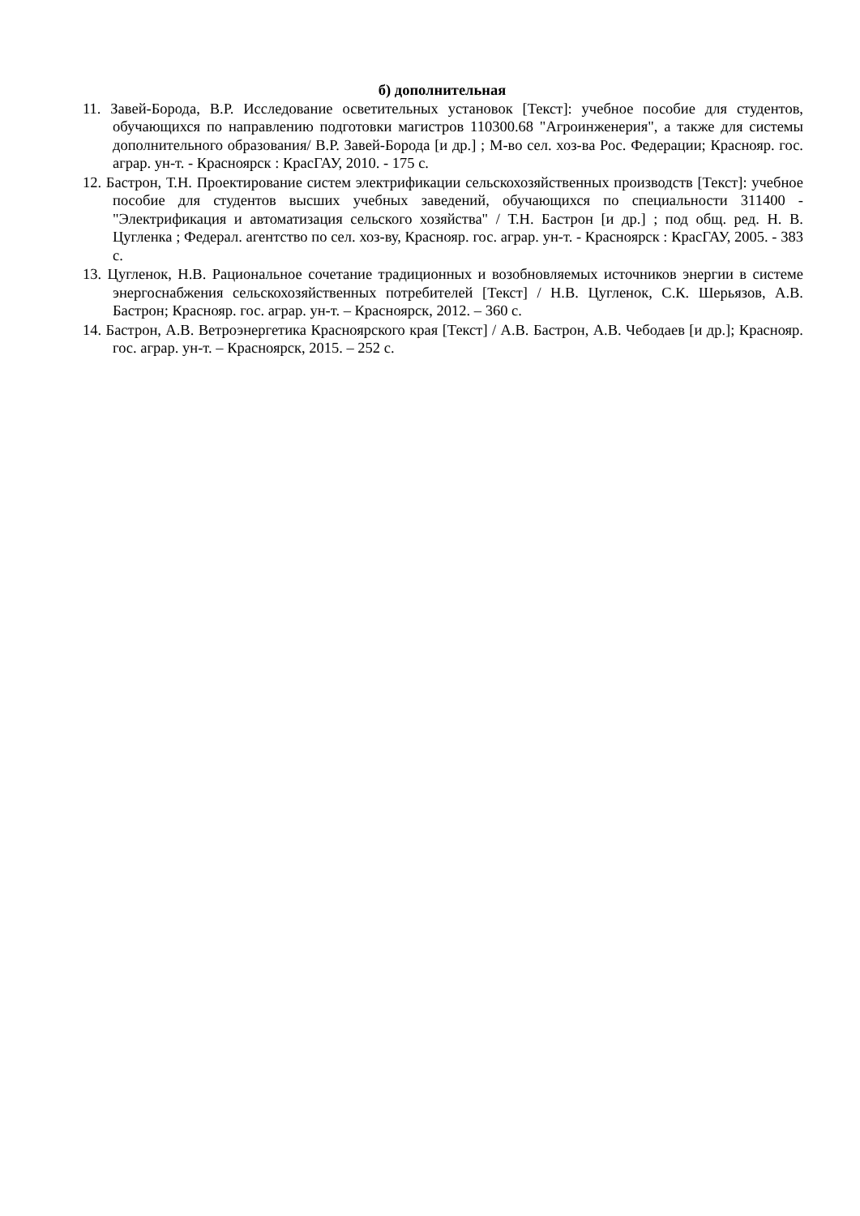б) дополнительная
11. Завей-Борода, В.Р. Исследование осветительных установок [Текст]: учебное пособие для студентов, обучающихся по направлению подготовки магистров 110300.68 "Агроинженерия", а также для системы дополнительного образования/ В.Р. Завей-Борода [и др.] ; М-во сел. хоз-ва Рос. Федерации; Краснояр. гос. аграр. ун-т. - Красноярск : КрасГАУ, 2010. - 175 с.
12. Бастрон, Т.Н. Проектирование систем электрификации сельскохозяйственных производств [Текст]: учебное пособие для студентов высших учебных заведений, обучающихся по специальности 311400 - "Электрификация и автоматизация сельского хозяйства" / Т.Н. Бастрон [и др.] ; под общ. ред. Н. В. Цугленка ; Федерал. агентство по сел. хоз-ву, Краснояр. гос. аграр. ун-т. - Красноярск : КрасГАУ, 2005. - 383 с.
13. Цугленок, Н.В. Рациональное сочетание традиционных и возобновляемых источников энергии в системе энергоснабжения сельскохозяйственных потребителей [Текст] / Н.В. Цугленок, С.К. Шерьязов, А.В. Бастрон; Краснояр. гос. аграр. ун-т. – Красноярск, 2012. – 360 с.
14. Бастрон, А.В. Ветроэнергетика Красноярского края [Текст] / А.В. Бастрон, А.В. Чебодаев [и др.]; Краснояр. гос. аграр. ун-т. – Красноярск, 2015. – 252 с.